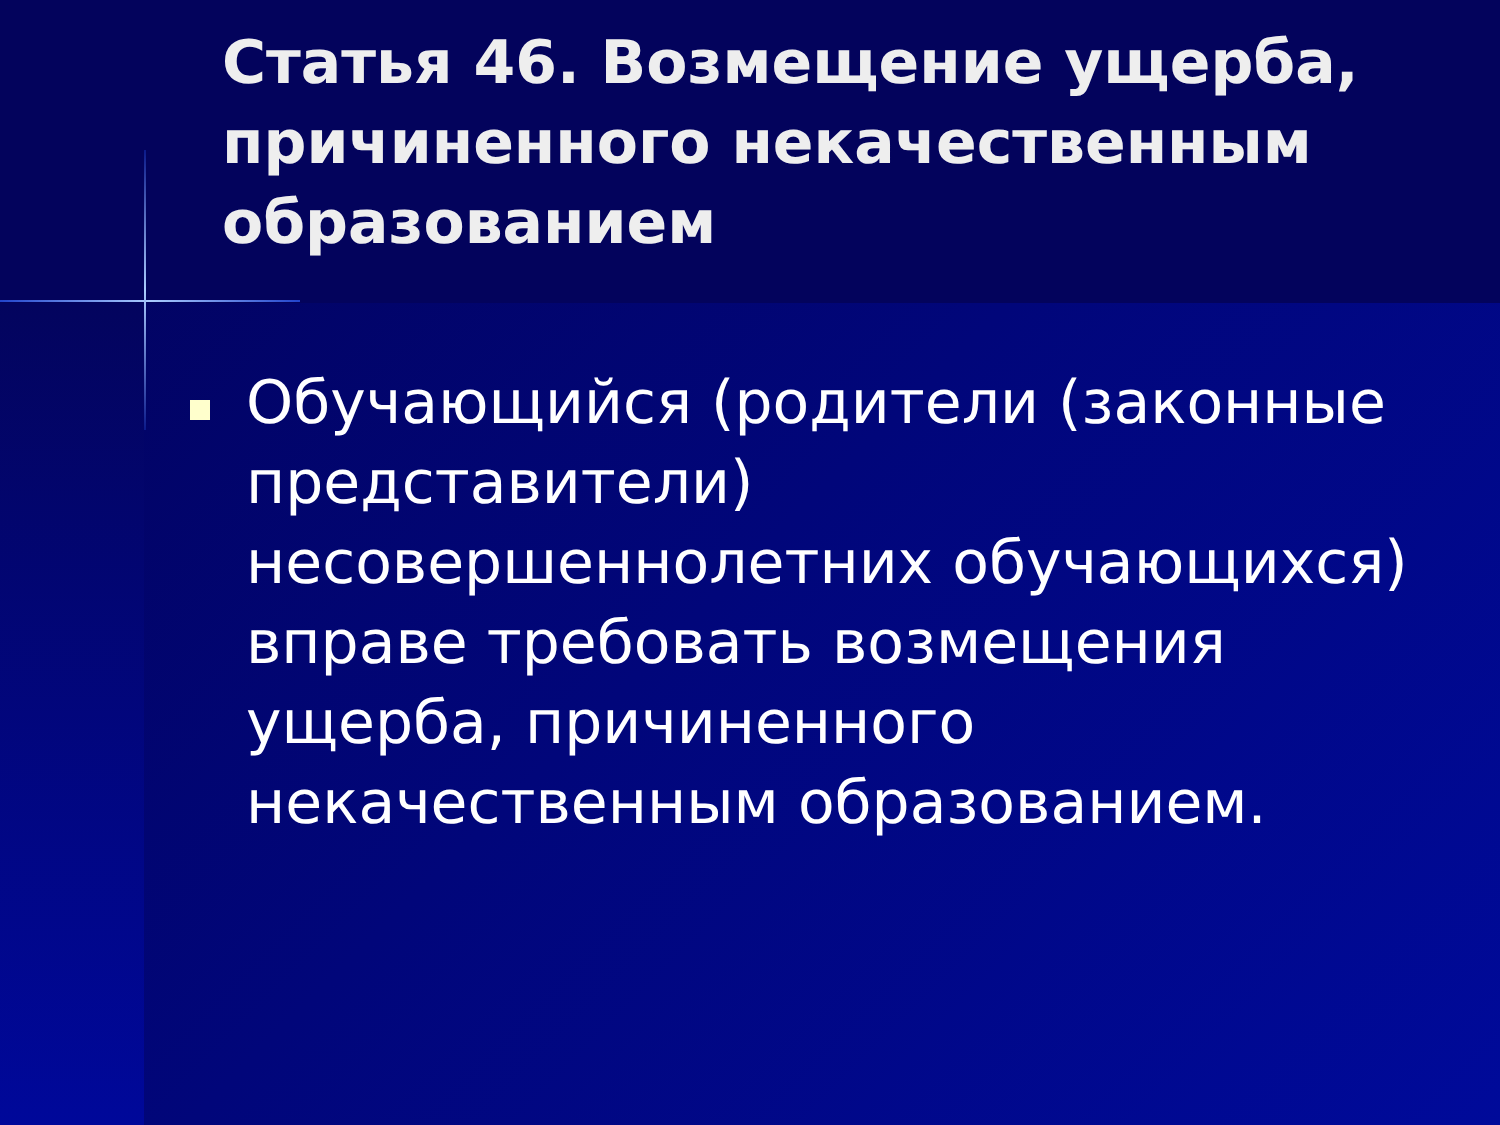Статья 46. Возмещение ущерба, причиненного некачественным образованием
Обучающийся (родители (законные представители) несовершеннолетних обучающихся) вправе требовать возмещения ущерба, причиненного некачественным образованием.